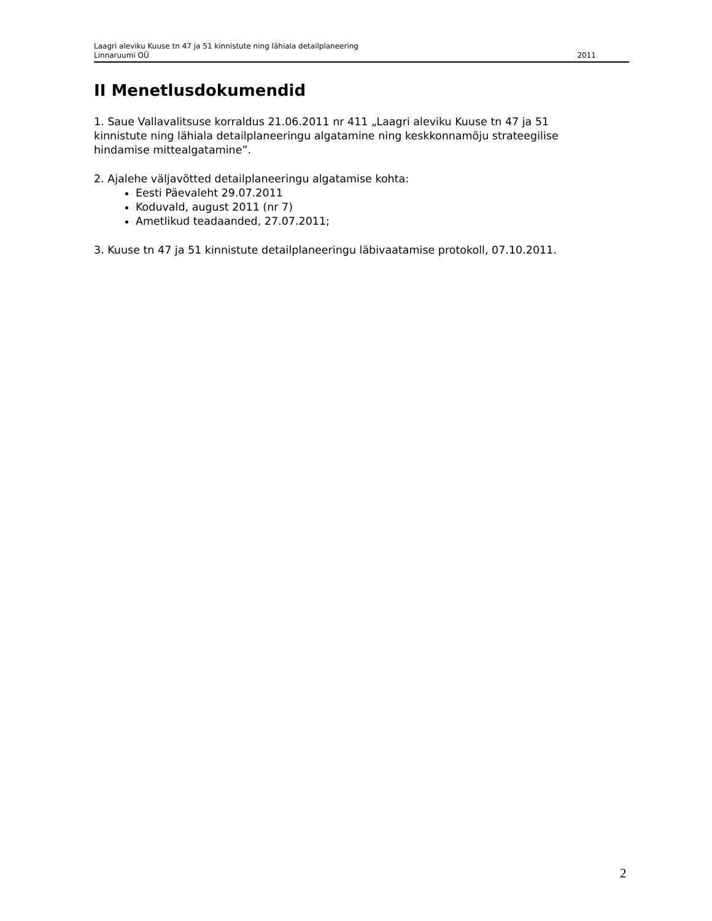Laagri aleviku Kuuse tn 47 ja 51 kinnistute ning lähiala detailplaneering
Linnaruumi OÜ 2011
II Menetlusdokumendid
1. Saue Vallavalitsuse korraldus 21.06.2011 nr 411 „Laagri aleviku Kuuse tn 47 ja 51 kinnistute ning lähiala detailplaneeringu algatamine ning keskkonnamõju strateegilise hindamise mittealgatamine”.
2. Ajalehe väljavõtted detailplaneeringu algatamise kohta:
Eesti Päevaleht 29.07.2011
Koduvald, august 2011 (nr 7)
Ametlikud teadaanded, 27.07.2011;
3. Kuuse tn 47 ja 51 kinnistute detailplaneeringu läbivaatamise protokoll, 07.10.2011.
2